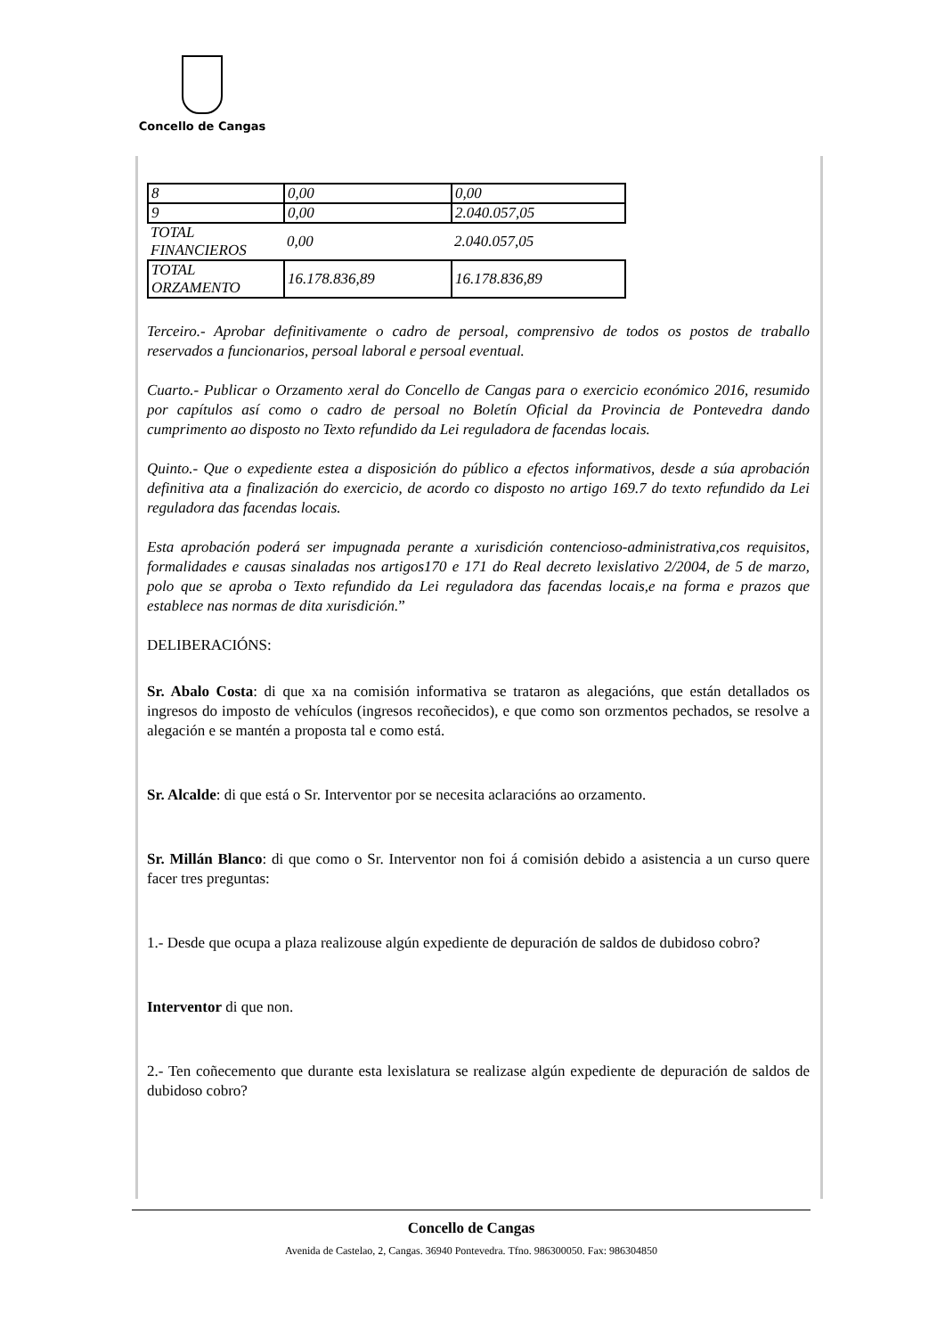Concello de Cangas
| 8 | 0,00 | 0,00 |
| 9 | 0,00 | 2.040.057,05 |
| TOTAL FINANCIEROS | 0,00 | 2.040.057,05 |
| TOTAL ORZAMENTO | 16.178.836,89 | 16.178.836,89 |
Terceiro.- Aprobar definitivamente o cadro de persoal, comprensivo de todos os postos de traballo reservados a funcionarios, persoal laboral e persoal eventual.
Cuarto.- Publicar o Orzamento xeral do Concello de Cangas para o exercicio económico 2016, resumido por capítulos así como o cadro de persoal no Boletín Oficial da Provincia de Pontevedra dando cumprimento ao disposto no Texto refundido da Lei reguladora de facendas locais.
Quinto.- Que o expediente estea a disposición do público a efectos informativos, desde a súa aprobación definitiva ata a finalización do exercicio, de acordo co disposto no artigo 169.7 do texto refundido da Lei reguladora das facendas locais.
Esta aprobación poderá ser impugnada perante a xurisdición contencioso-administrativa,cos requisitos, formalidades e causas sinaladas nos artigos170 e 171 do Real decreto lexislativo 2/2004, de 5 de marzo, polo que se aproba o Texto refundido da Lei reguladora das facendas locais,e na forma e prazos que establece nas normas de dita xurisdición.”
DELIBERACIÓNS:
Sr. Abalo Costa: di que xa na comisión informativa se trataron as alegacións, que están detallados os ingresos do imposto de vehículos (ingresos recoñecidos), e que como son orzmentos pechados, se resolve a alegación e se mantén a proposta tal e como está.
Sr. Alcalde: di que está o Sr. Interventor por se necesita aclaracións ao orzamento.
Sr. Millán Blanco: di que como o Sr. Interventor non foi á comisión debido a asistencia a un curso quere facer tres preguntas:
1.- Desde que ocupa a plaza realizouse algún expediente de depuración de saldos de dubidoso cobro?
Interventor di que non.
2.- Ten coñecemento que durante esta lexislatura se realizase algún expediente de depuración de saldos de dubidoso cobro?
Concello de Cangas
Avenida de Castelao, 2, Cangas. 36940 Pontevedra. Tfno. 986300050. Fax: 986304850